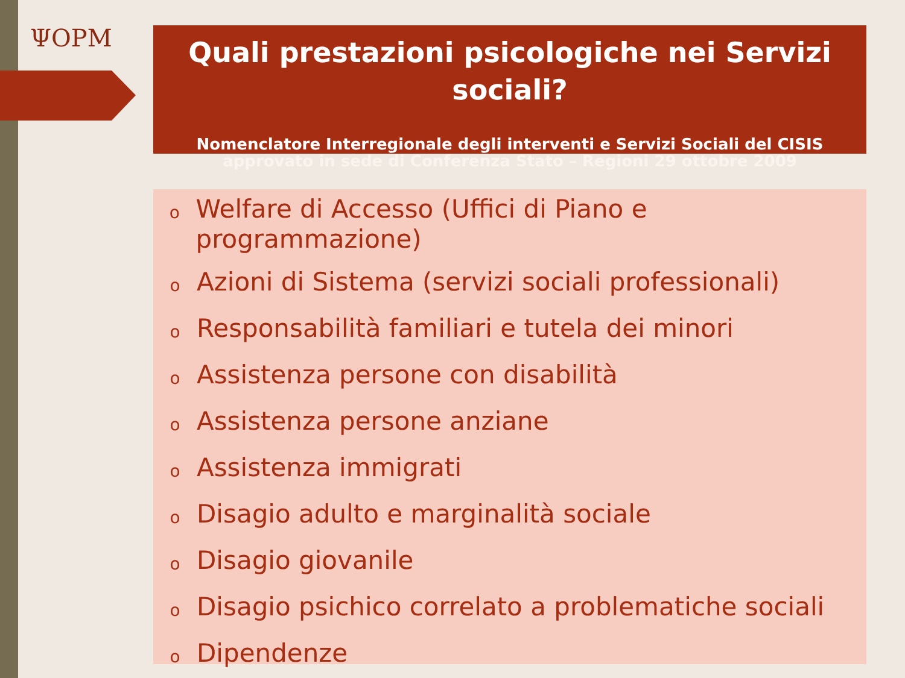ΨOPM
Quali prestazioni psicologiche nei Servizi sociali?
Nomenclatore Interregionale degli interventi e Servizi Sociali del CISIS
approvato in sede di Conferenza Stato – Regioni 29 ottobre 2009
o Welfare di Accesso (Uffici di Piano e programmazione)
o Azioni di Sistema (servizi sociali professionali)
o Responsabilità familiari e tutela dei minori
o Assistenza persone con disabilità
o Assistenza persone anziane
o Assistenza immigrati
o Disagio adulto e marginalità sociale
o Disagio giovanile
o Disagio psichico correlato a problematiche sociali
o Dipendenze